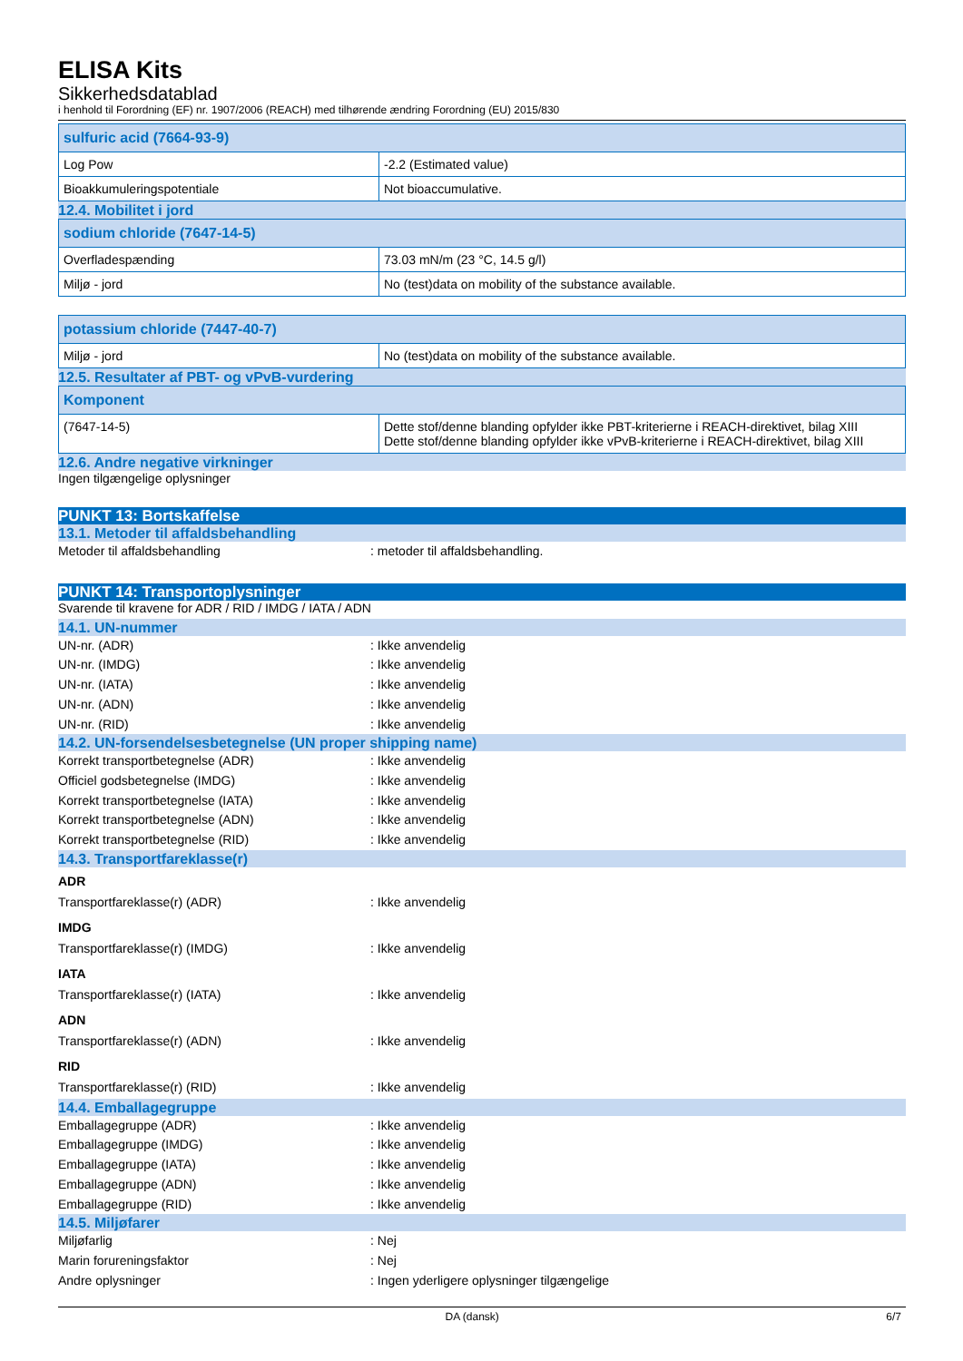ELISA Kits
Sikkerhedsdatablad
i henhold til Forordning (EF) nr. 1907/2006 (REACH) med tilhørende ændring Forordning (EU) 2015/830
| sulfuric acid (7664-93-9) | |
| --- | --- |
| Log Pow | -2.2 (Estimated value) |
| Bioakkumuleringspotentiale | Not bioaccumulative. |
12.4. Mobilitet i jord
| sodium chloride (7647-14-5) | |
| --- | --- |
| Overfladespænding | 73.03 mN/m (23 °C, 14.5 g/l) |
| Miljø - jord | No (test)data on mobility of the substance available. |
| potassium chloride (7447-40-7) | |
| --- | --- |
| Miljø - jord | No (test)data on mobility of the substance available. |
12.5. Resultater af PBT- og vPvB-vurdering
| Komponent | |
| --- | --- |
| (7647-14-5) | Dette stof/denne blanding opfylder ikke PBT-kriterierne i REACH-direktivet, bilag XIII Dette stof/denne blanding opfylder ikke vPvB-kriterierne i REACH-direktivet, bilag XIII |
12.6. Andre negative virkninger
Ingen tilgængelige oplysninger
PUNKT 13: Bortskaffelse
13.1. Metoder til affaldsbehandling
Metoder til affaldsbehandling: metoder til affaldsbehandling.
PUNKT 14: Transportoplysninger
Svarende til kravene for ADR / RID / IMDG / IATA / ADN
14.1. UN-nummer
UN-nr. (ADR): Ikke anvendelig
UN-nr. (IMDG): Ikke anvendelig
UN-nr. (IATA): Ikke anvendelig
UN-nr. (ADN): Ikke anvendelig
UN-nr. (RID): Ikke anvendelig
14.2. UN-forsendelsesbetegnelse (UN proper shipping name)
Korrekt transportbetegnelse (ADR): Ikke anvendelig
Officiel godsbetegnelse (IMDG): Ikke anvendelig
Korrekt transportbetegnelse (IATA): Ikke anvendelig
Korrekt transportbetegnelse (ADN): Ikke anvendelig
Korrekt transportbetegnelse (RID): Ikke anvendelig
14.3. Transportfareklasse(r)
ADR
Transportfareklasse(r) (ADR): Ikke anvendelig
IMDG
Transportfareklasse(r) (IMDG): Ikke anvendelig
IATA
Transportfareklasse(r) (IATA): Ikke anvendelig
ADN
Transportfareklasse(r) (ADN): Ikke anvendelig
RID
Transportfareklasse(r) (RID): Ikke anvendelig
14.4. Emballagegruppe
Emballagegruppe (ADR): Ikke anvendelig
Emballagegruppe (IMDG): Ikke anvendelig
Emballagegruppe (IATA): Ikke anvendelig
Emballagegruppe (ADN): Ikke anvendelig
Emballagegruppe (RID): Ikke anvendelig
14.5. Miljøfarer
Miljøfarlig: Nej
Marin forureningsfaktor: Nej
Andre oplysninger: Ingen yderligere oplysninger tilgængelige
DA (dansk) 6/7